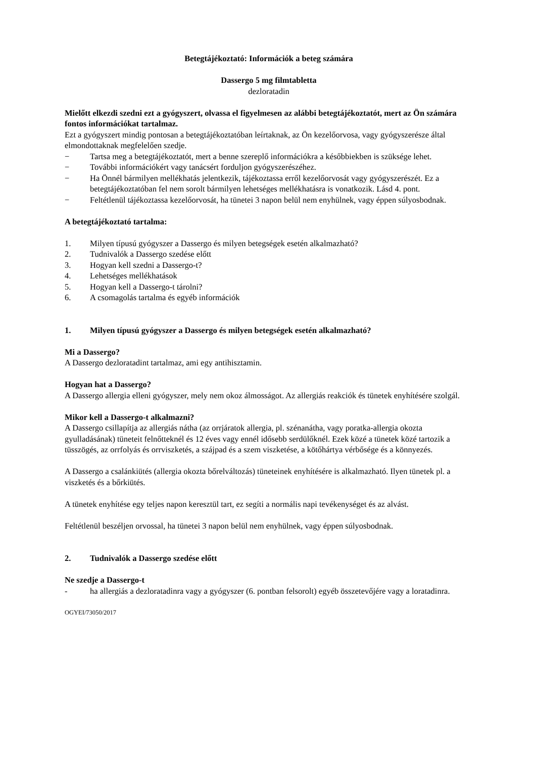Betegtájékoztató: Információk a beteg számára
Dassergo 5 mg filmtabletta
dezloratadin
Mielőtt elkezdi szedni ezt a gyógyszert, olvassa el figyelmesen az alábbi betegtájékoztatót, mert az Ön számára fontos információkat tartalmaz.
Ezt a gyógyszert mindig pontosan a betegtájékoztatóban leírtaknak, az Ön kezelőorvosa, vagy gyógyszerésze által elmondottaknak megfelelően szedje.
− Tartsa meg a betegtájékoztatót, mert a benne szereplő információkra a későbbiekben is szüksége lehet.
− További információkért vagy tanácsért forduljon gyógyszerészéhez.
− Ha Önnél bármilyen mellékhatás jelentkezik, tájékoztassa erről kezelőorvosát vagy gyógyszerészét. Ez a betegtájékoztatóban fel nem sorolt bármilyen lehetséges mellékhatásra is vonatkozik. Lásd 4. pont.
− Feltétlenül tájékoztassa kezelőorvosát, ha tünetei 3 napon belül nem enyhülnek, vagy éppen súlyosbodnak.
A betegtájékoztató tartalma:
1. Milyen típusú gyógyszer a Dassergo és milyen betegségek esetén alkalmazható?
2. Tudnivalók a Dassergo szedése előtt
3. Hogyan kell szedni a Dassergo-t?
4. Lehetséges mellékhatások
5. Hogyan kell a Dassergo-t tárolni?
6. A csomagolás tartalma és egyéb információk
1. Milyen típusú gyógyszer a Dassergo és milyen betegségek esetén alkalmazható?
Mi a Dassergo?
A Dassergo dezloratadint tartalmaz, ami egy antihisztamin.
Hogyan hat a Dassergo?
A Dassergo allergia elleni gyógyszer, mely nem okoz álmosságot. Az allergiás reakciók és tünetek enyhítésére szolgál.
Mikor kell a Dassergo-t alkalmazni?
A Dassergo csillapítja az allergiás nátha (az orrjáratok allergia, pl. szénanátha, vagy poratka-allergia okozta gyulladásának) tüneteit felnőtteknél és 12 éves vagy ennél idősebb serdülőknél. Ezek közé a tünetek közé tartozik a tüsszögés, az orrfolyás és orrviszketés, a szájpad és a szem viszketése, a kötőhártya vérbősége és a könnyezés.
A Dassergo a csalánkiütés (allergia okozta bőrelváltozás) tüneteinek enyhítésére is alkalmazható. Ilyen tünetek pl. a viszketés és a bőrkiütés.
A tünetek enyhítése egy teljes napon keresztül tart, ez segíti a normális napi tevékenységet és az alvást.
Feltétlenül beszéljen orvossal, ha tünetei 3 napon belül nem enyhülnek, vagy éppen súlyosbodnak.
2. Tudnivalók a Dassergo szedése előtt
Ne szedje a Dassergo-t
- ha allergiás a dezloratadinra vagy a gyógyszer (6. pontban felsorolt) egyéb összetevőjére vagy a loratadinra.
OGYEI/73050/2017